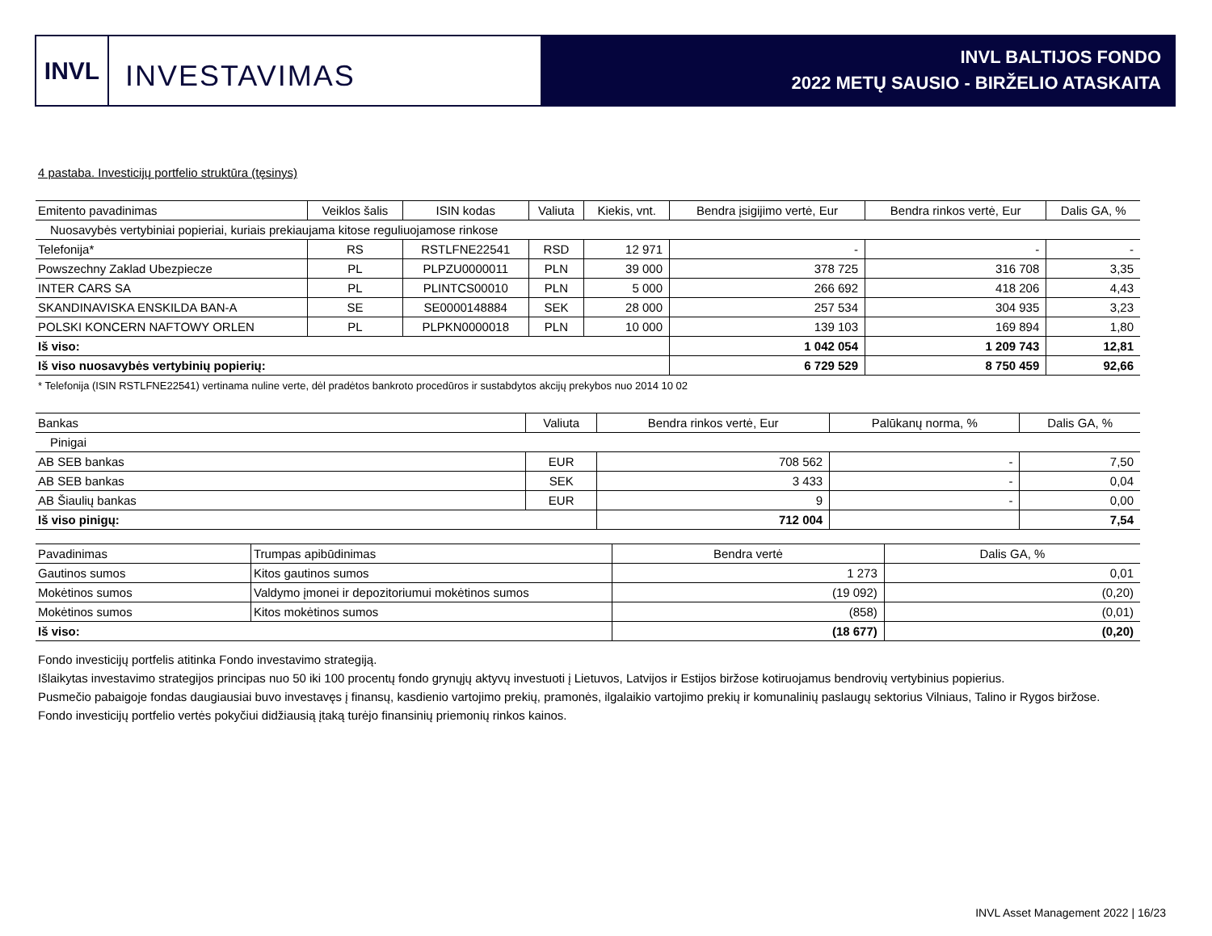INVL
INVESTAVIMAS
INVL BALTIJOS FONDO
2022 METŲ SAUSIO - BIRŽELIO ATASKAITA
4 pastaba. Investicijų portfelio struktūra (tęsinys)
| Emitento pavadinimas | Veiklos šalis | ISIN kodas | Valiuta | Kiekis, vnt. | Bendra įsigijimo vertė, Eur | Bendra rinkos vertė, Eur | Dalis GA, % |
| Nuosavybės vertybiniai popieriai, kuriais prekiaujama kitose reguliuojamose rinkose | | | | | | | |
| Telefonija* | RS | RSTLFNE22541 | RSD | 12 971 | - | - | - |
| Powszechny Zaklad Ubezpiecze | PL | PLPZU0000011 | PLN | 39 000 | 378 725 | 316 708 | 3,35 |
| INTER CARS SA | PL | PLINTCS00010 | PLN | 5 000 | 266 692 | 418 206 | 4,43 |
| SKANDINAVISKA ENSKILDA BAN-A | SE | SE0000148884 | SEK | 28 000 | 257 534 | 304 935 | 3,23 |
| POLSKI KONCERN NAFTOWY ORLEN | PL | PLPKN0000018 | PLN | 10 000 | 139 103 | 169 894 | 1,80 |
| Iš viso: | | | | | 1 042 054 | 1 209 743 | 12,81 |
| Iš viso nuosavybės vertybinių popierių: | | | | | 6 729 529 | 8 750 459 | 92,66 |
* Telefonija (ISIN RSTLFNE22541) vertinama nuline verte, dėl pradėtos bankroto procedūros ir sustabdytos akcijų prekybos nuo 2014 10 02
| Bankas | Valiuta | Bendra rinkos vertė, Eur | Palūkanų norma, % | Dalis GA, % |
| Pinigai | | | | |
| AB SEB bankas | EUR | 708 562 | - | 7,50 |
| AB SEB bankas | SEK | 3 433 | - | 0,04 |
| AB Šiaulių bankas | EUR | 9 | - | 0,00 |
| Iš viso pinigų: | | 712 004 | | 7,54 |
| Pavadinimas | Trumpas apibūdinimas | Bendra vertė | Dalis GA, % |
| Gautinos sumos | Kitos gautinos sumos | 1 273 | 0,01 |
| Mokėtinos sumos | Valdymo įmonei ir depozitoriumui mokėtinos sumos | (19 092) | (0,20) |
| Mokėtinos sumos | Kitos mokėtinos sumos | (858) | (0,01) |
| Iš viso: | | (18 677) | (0,20) |
Fondo investicijų portfelis atitinka Fondo investavimo strategiją.
Išlaikytas investavimo strategijos principas nuo 50 iki 100 procentų fondo grynųjų aktyvų investuoti į Lietuvos, Latvijos ir Estijos biržose kotiruojamus bendrovių vertybinius popierius.
Pusmečio pabaigoje fondas daugiausiai buvo investavęs į finansų, kasdienio vartojimo prekių, pramonės, ilgalaikio vartojimo prekių ir komunalinių paslaugų sektorius Vilniaus, Talino ir Rygos biržose.
Fondo investicijų portfelio vertės pokyčiui didžiausią įtaką turėjo finansinių priemonių rinkos kainos.
INVL Asset Management 2022 | 16/23